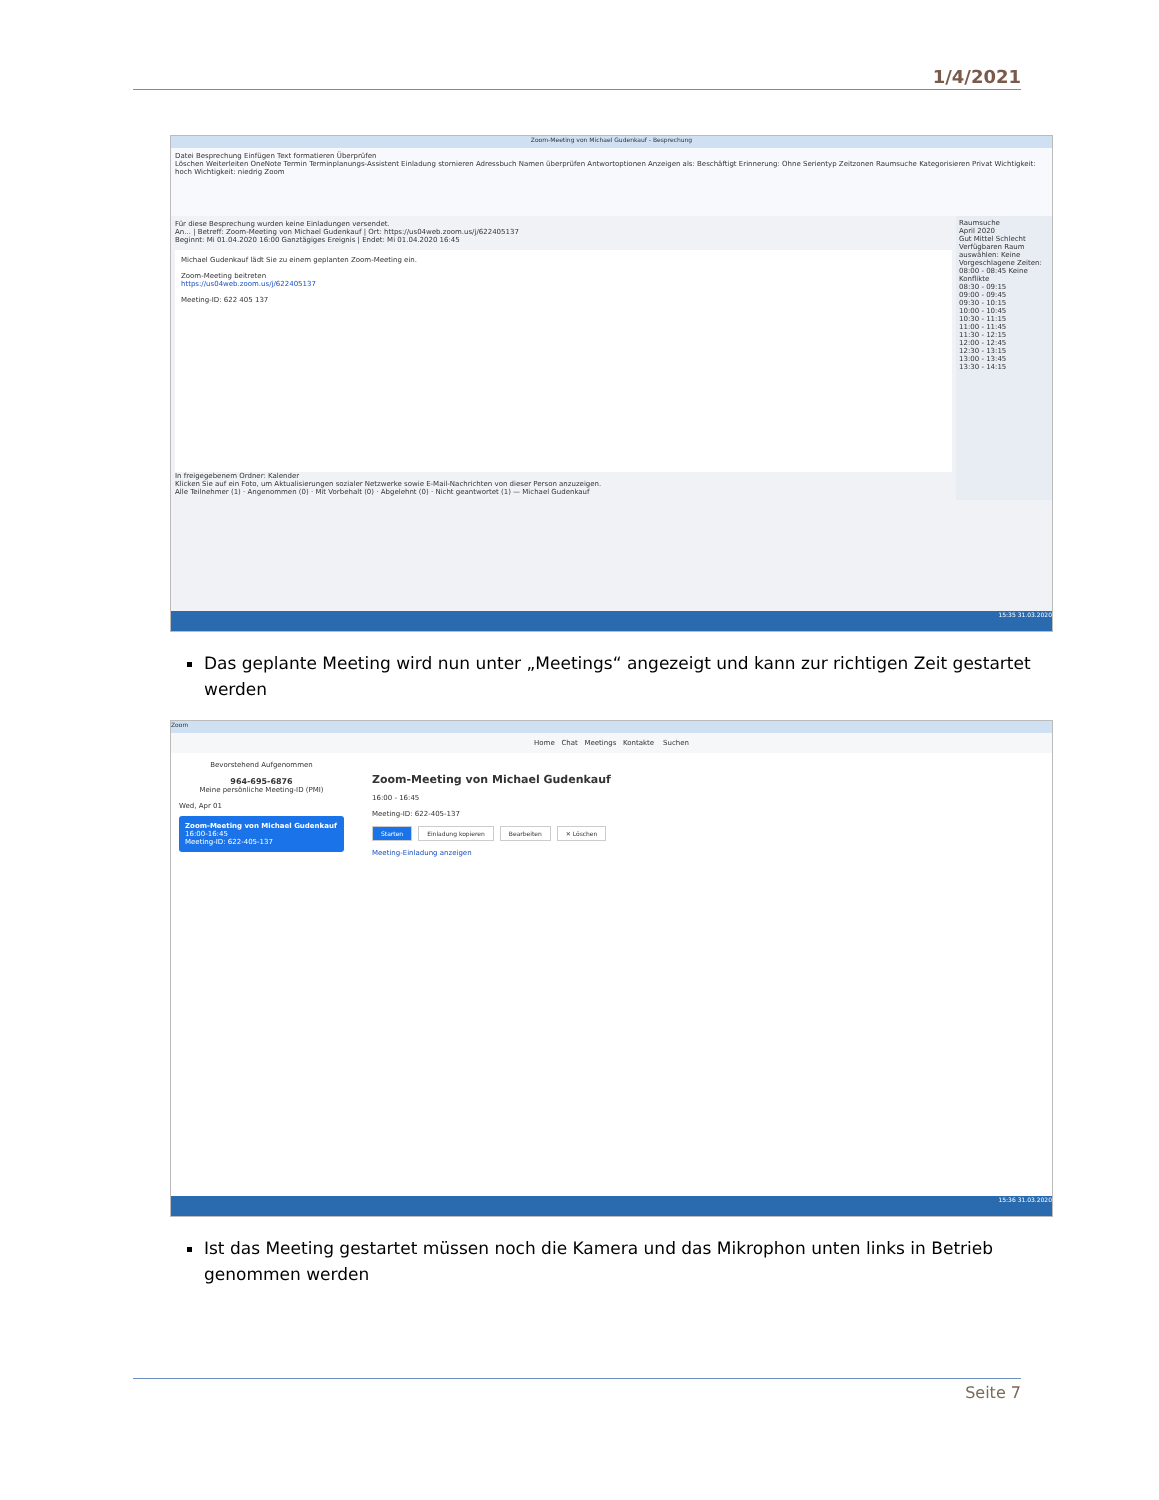1/4/2021
Zoom-Meeting von Michael Gudenkauf - Besprechung
Datei Besprechung Einfügen Text formatieren Überprüfen
Löschen Weiterleiten OneNote Termin Terminplanungs-Assistent Einladung stornieren Adressbuch Namen überprüfen Antwortoptionen Anzeigen als: Beschäftigt Erinnerung: Ohne Serientyp Zeitzonen Raumsuche Kategorisieren Privat Wichtigkeit: hoch Wichtigkeit: niedrig Zoom
Für diese Besprechung wurden keine Einladungen versendet.
An... | Betreff: Zoom-Meeting von Michael Gudenkauf | Ort: https://us04web.zoom.us/j/622405137
Beginnt: Mi 01.04.2020 16:00 Ganztägiges Ereignis | Endet: Mi 01.04.2020 16:45
Michael Gudenkauf lädt Sie zu einem geplanten Zoom-Meeting ein.
Zoom-Meeting beitreten
https://us04web.zoom.us/j/622405137
Meeting-ID: 622 405 137
In freigegebenem Ordner: Kalender
Klicken Sie auf ein Foto, um Aktualisierungen sozialer Netzwerke sowie E-Mail-Nachrichten von dieser Person anzuzeigen.
Alle Teilnehmer (1) · Angenommen (0) · Mit Vorbehalt (0) · Abgelehnt (0) · Nicht geantwortet (1) — Michael Gudenkauf
Raumsuche
April 2020
Gut Mittel Schlecht
Verfügbaren Raum auswählen: Keine
Vorgeschlagene Zeiten:
08:00 - 08:45 Keine Konflikte
08:30 - 09:15
09:00 - 09:45
09:30 - 10:15
10:00 - 10:45
10:30 - 11:15
11:00 - 11:45
11:30 - 12:15
12:00 - 12:45
12:30 - 13:15
13:00 - 13:45
13:30 - 14:15
15:35 31.03.2020
Das geplante Meeting wird nun unter „Meetings“ angezeigt und kann zur richtigen Zeit gestartet werden
Zoom
Home Chat Meetings Kontakte Suchen
Bevorstehend Aufgenommen
964-695-6876
Meine persönliche Meeting-ID (PMI)
Wed, Apr 01
Zoom-Meeting von Michael Gudenkauf
16:00-16:45
Meeting-ID: 622-405-137
Zoom-Meeting von Michael Gudenkauf
16:00 - 16:45
Meeting-ID: 622-405-137
Starten Einladung kopieren Bearbeiten ✕ Löschen
Meeting-Einladung anzeigen
15:36 31.03.2020
Ist das Meeting gestartet müssen noch die Kamera und das Mikrophon unten links in Betrieb genommen werden
Seite 7